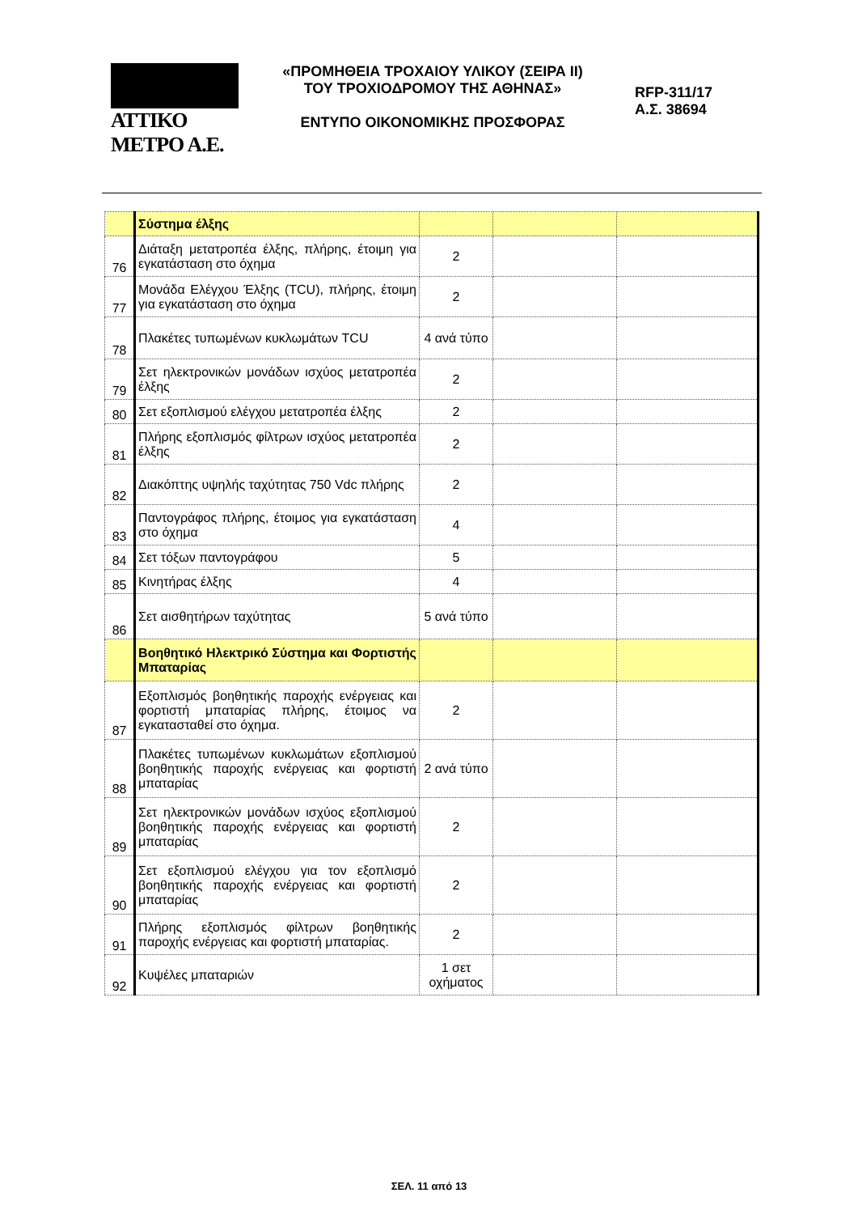ΑΤΤΙΚΟ ΜΕΤΡΟ Α.Ε.
«ΠΡΟΜΗΘΕΙΑ ΤΡΟΧΑΙΟΥ ΥΛΙΚΟΥ (ΣΕΙΡΑ ΙΙ)
ΤΟΥ ΤΡΟΧΙΟΔΡΟΜΟΥ ΤΗΣ ΑΘΗΝΑΣ»
ΕΝΤΥΠΟ ΟΙΚΟΝΟΜΙΚΗΣ ΠΡΟΣΦΟΡΑΣ
RFP-311/17
Α.Σ. 38694
| | Σύστημα έλξης | | | |
| 76 | Διάταξη μετατροπέα έλξης, πλήρης, έτοιμη για εγκατάσταση στο όχημα | 2 | | |
| 77 | Μονάδα Ελέγχου Έλξης (TCU), πλήρης, έτοιμη για εγκατάσταση στο όχημα | 2 | | |
| 78 | Πλακέτες τυπωμένων κυκλωμάτων TCU | 4 ανά τύπο | | |
| 79 | Σετ ηλεκτρονικών μονάδων ισχύος μετατροπέα έλξης | 2 | | |
| 80 | Σετ εξοπλισμού ελέγχου μετατροπέα έλξης | 2 | | |
| 81 | Πλήρης εξοπλισμός φίλτρων ισχύος μετατροπέα έλξης | 2 | | |
| 82 | Διακόπτης υψηλής ταχύτητας 750 Vdc πλήρης | 2 | | |
| 83 | Παντογράφος πλήρης, έτοιμος για εγκατάσταση στο όχημα | 4 | | |
| 84 | Σετ τόξων παντογράφου | 5 | | |
| 85 | Κινητήρας έλξης | 4 | | |
| 86 | Σετ αισθητήρων ταχύτητας | 5 ανά τύπο | | |
| | Βοηθητικό Ηλεκτρικό Σύστημα και Φορτιστής Μπαταρίας | | | |
| 87 | Εξοπλισμός βοηθητικής παροχής ενέργειας και φορτιστή μπαταρίας πλήρης, έτοιμος να εγκατασταθεί στο όχημα. | 2 | | |
| 88 | Πλακέτες τυπωμένων κυκλωμάτων εξοπλισμού βοηθητικής παροχής ενέργειας και φορτιστή μπαταρίας | 2 ανά τύπο | | |
| 89 | Σετ ηλεκτρονικών μονάδων ισχύος εξοπλισμού βοηθητικής παροχής ενέργειας και φορτιστή μπαταρίας | 2 | | |
| 90 | Σετ εξοπλισμού ελέγχου για τον εξοπλισμό βοηθητικής παροχής ενέργειας και φορτιστή μπαταρίας | 2 | | |
| 91 | Πλήρης εξοπλισμός φίλτρων βοηθητικής παροχής ενέργειας και φορτιστή μπαταρίας. | 2 | | |
| 92 | Κυψέλες μπαταριών | 1 σετ οχήματος | | |
ΣΕΛ. 11 από 13